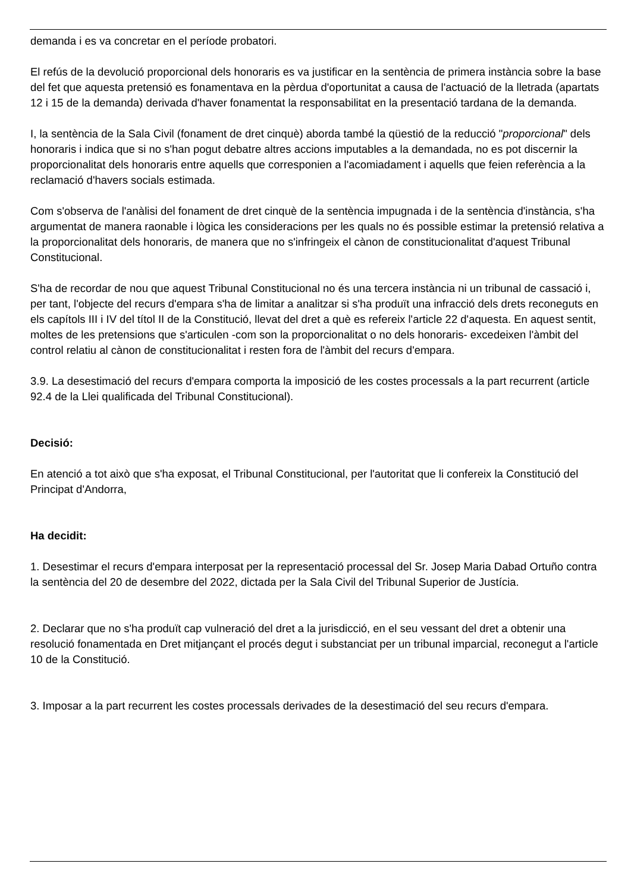demanda i es va concretar en el període probatori.
El refús de la devolució proporcional dels honoraris es va justificar en la sentència de primera instància sobre la base del fet que aquesta pretensió es fonamentava en la pèrdua d'oportunitat a causa de l'actuació de la lletrada (apartats 12 i 15 de la demanda) derivada d'haver fonamentat la responsabilitat en la presentació tardana de la demanda.
I, la sentència de la Sala Civil (fonament de dret cinquè) aborda també la qüestió de la reducció "proporcional" dels honoraris i indica que si no s'han pogut debatre altres accions imputables a la demandada, no es pot discernir la proporcionalitat dels honoraris entre aquells que corresponien a l'acomiadament i aquells que feien referència a la reclamació d'havers socials estimada.
Com s'observa de l'anàlisi del fonament de dret cinquè de la sentència impugnada i de la sentència d'instància, s'ha argumentat de manera raonable i lògica les consideracions per les quals no és possible estimar la pretensió relativa a la proporcionalitat dels honoraris, de manera que no s'infringeix el cànon de constitucionalitat d'aquest Tribunal Constitucional.
S'ha de recordar de nou que aquest Tribunal Constitucional no és una tercera instància ni un tribunal de cassació i, per tant, l'objecte del recurs d'empara s'ha de limitar a analitzar si s'ha produït una infracció dels drets reconeguts en els capítols III i IV del títol II de la Constitució, llevat del dret a què es refereix l'article 22 d'aquesta. En aquest sentit, moltes de les pretensions que s'articulen -com son la proporcionalitat o no dels honoraris- excedeixen l'àmbit del control relatiu al cànon de constitucionalitat i resten fora de l'àmbit del recurs d'empara.
3.9. La desestimació del recurs d'empara comporta la imposició de les costes processals a la part recurrent (article 92.4 de la Llei qualificada del Tribunal Constitucional).
Decisió:
En atenció a tot això que s'ha exposat, el Tribunal Constitucional, per l'autoritat que li confereix la Constitució del Principat d'Andorra,
Ha decidit:
1. Desestimar el recurs d'empara interposat per la representació processal del Sr. Josep Maria Dabad Ortuño contra la sentència del 20 de desembre del 2022, dictada per la Sala Civil del Tribunal Superior de Justícia.
2. Declarar que no s'ha produït cap vulneració del dret a la jurisdicció, en el seu vessant del dret a obtenir una resolució fonamentada en Dret mitjançant el procés degut i substanciat per un tribunal imparcial, reconegut a l'article 10 de la Constitució.
3. Imposar a la part recurrent les costes processals derivades de la desestimació del seu recurs d'empara.